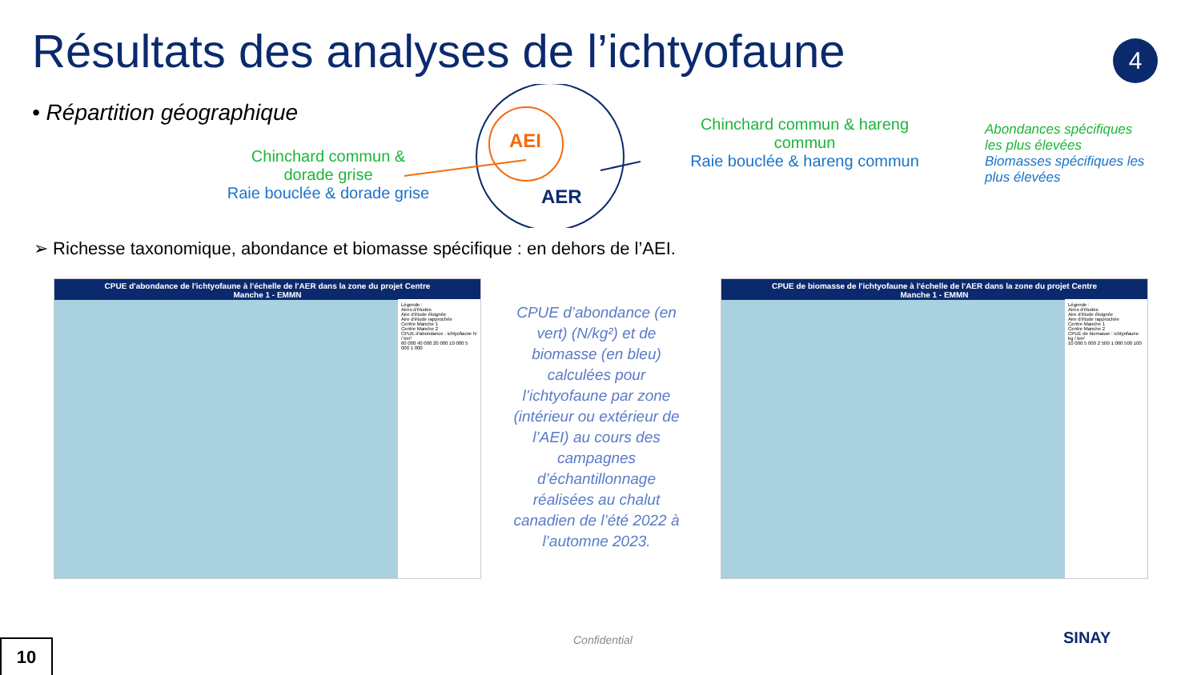Résultats des analyses de l’ichtyofaune
4
• Répartition géographique
AEI
AER
Chinchard commun & dorade grise
Raie bouclée & dorade grise
Chinchard commun & hareng commun
Raie bouclée & hareng commun
Abondances spécifiques les plus élevées
Biomasses spécifiques les plus élevées
➢ Richesse taxonomique, abondance et biomasse spécifique : en dehors de l’AEI.
CPUE d'abondance de l'ichtyofaune à l'échelle de l'AER dans la zone du projet Centre Manche 1 - EMMN
Légende :
Aires d'études
Aire d'étude éloignée
Aire d'étude rapprochée
Centre Manche 1
Centre Manche 2
CPUE d'abondance : ichtyofaune N / km²
60 000 40 000 20 000 10 000 5 000 1 000
CPUE de biomasse de l'ichtyofaune à l'échelle de l'AER dans la zone du projet Centre Manche 1 - EMMN
Légende :
Aires d'études
Aire d'étude éloignée
Aire d'étude rapprochée
Centre Manche 1
Centre Manche 2
CPUE de biomasse : ichtyofaune kg / km²
10 000 5 000 2 500 1 000 500 100
CPUE d’abondance (en vert) (N/kg²) et de biomasse (en bleu) calculées pour l’ichtyofaune par zone (intérieur ou extérieur de l’AEI) au cours des campagnes d’échantillonnage réalisées au chalut canadien de l’été 2022 à l’automne 2023.
Confidential SINAY
10